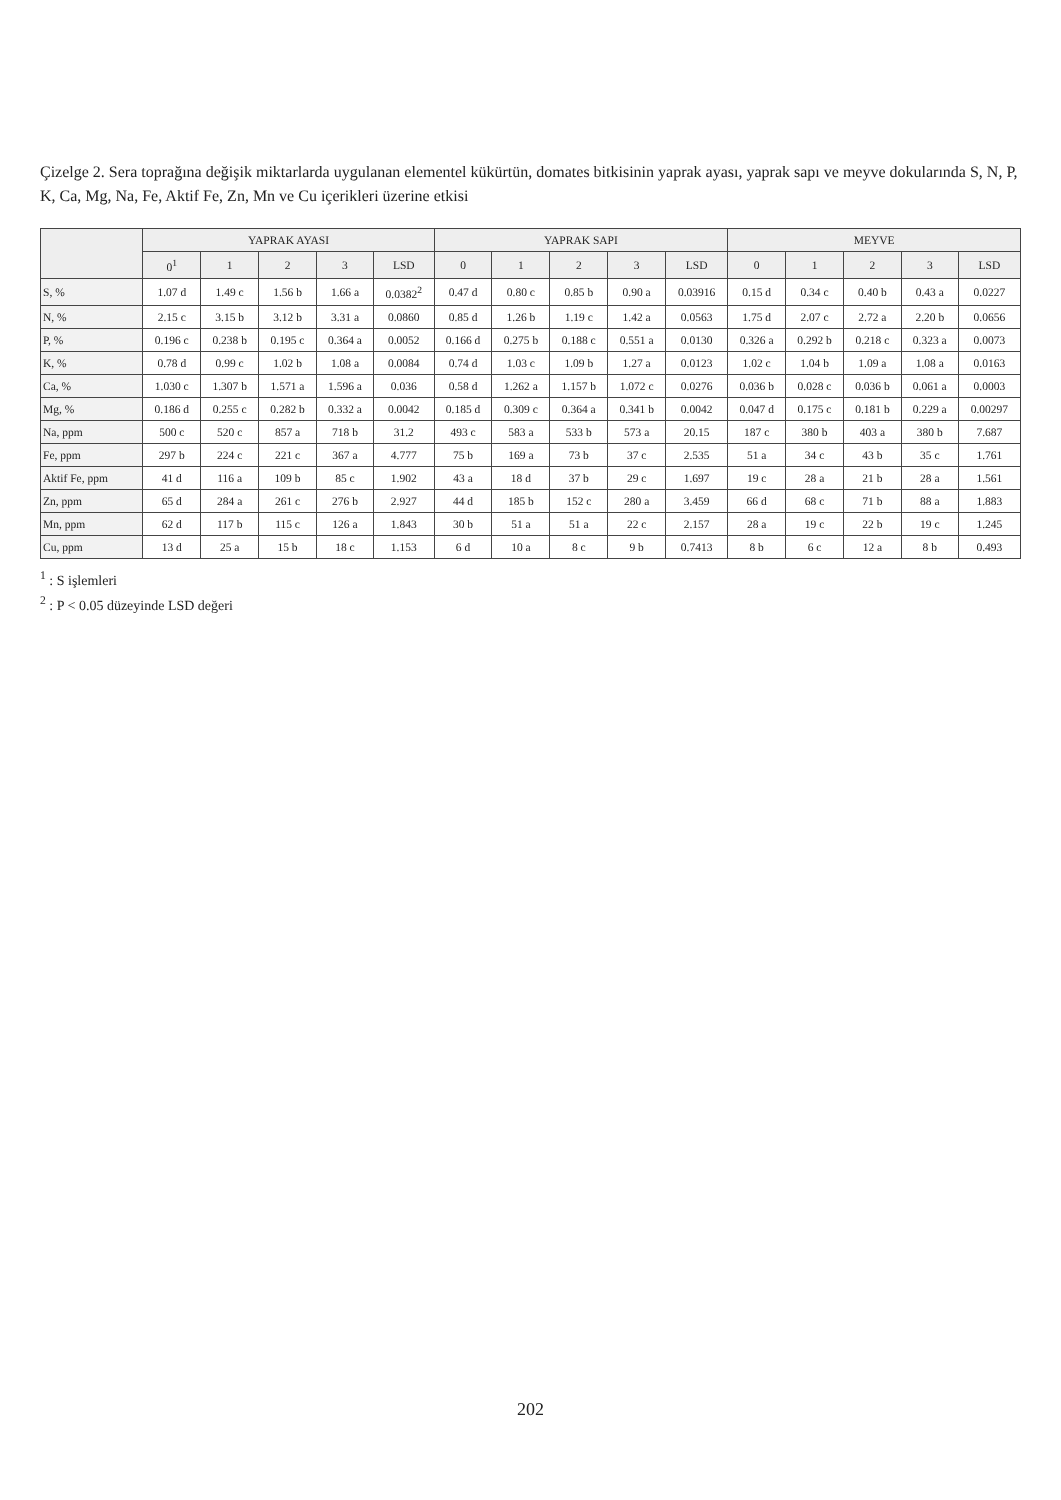Çizelge 2. Sera toprağına değişik miktarlarda uygulanan elementel kükürtün, domates bitkisinin yaprak ayası, yaprak sapı ve meyve dokularında S, N, P, K, Ca, Mg, Na, Fe, Aktif Fe, Zn, Mn ve Cu içerikleri üzerine etkisi
| | YAPRAK AYASI | | | | | YAPRAK SAPI | | | | | MEYVE | | | | |
| --- | --- | --- | --- | --- | --- | --- | --- | --- | --- | --- | --- | --- | --- | --- | --- |
| | 0<sup>1</sup> | 1 | 2 | 3 | LSD | 0 | 1 | 2 | 3 | LSD | 0 | 1 | 2 | 3 | LSD |
| S, % | 1.07 d | 1.49 c | 1.56 b | 1.66 a | 0.0382<sup>2</sup> | 0.47 d | 0.80 c | 0.85 b | 0.90 a | 0.03916 | 0.15 d | 0.34 c | 0.40 b | 0.43 a | 0.0227 |
| N, % | 2.15 c | 3.15 b | 3.12 b | 3.31 a | 0.0860 | 0.85 d | 1.26 b | 1.19 c | 1.42 a | 0.0563 | 1.75 d | 2.07 c | 2.72 a | 2.20 b | 0.0656 |
| P, % | 0.196 c | 0.238 b | 0.195 c | 0.364 a | 0.0052 | 0.166 d | 0.275 b | 0.188 c | 0.551 a | 0.0130 | 0.326 a | 0.292 b | 0.218 c | 0.323 a | 0.0073 |
| K, % | 0.78 d | 0.99 c | 1.02 b | 1.08 a | 0.0084 | 0.74 d | 1.03 c | 1.09 b | 1.27 a | 0.0123 | 1.02 c | 1.04 b | 1.09 a | 1.08 a | 0.0163 |
| Ca, % | 1.030 c | 1.307 b | 1.571 a | 1.596 a | 0.036 | 0.58 d | 1.262 a | 1.157 b | 1.072 c | 0.0276 | 0.036 b | 0.028 c | 0.036 b | 0.061 a | 0.0003 |
| Mg, % | 0.186 d | 0.255 c | 0.282 b | 0.332 a | 0.0042 | 0.185 d | 0.309 c | 0.364 a | 0.341 b | 0.0042 | 0.047 d | 0.175 c | 0.181 b | 0.229 a | 0.00297 |
| Na, ppm | 500 c | 520 c | 857 a | 718 b | 31.2 | 493 c | 583 a | 533 b | 573 a | 20.15 | 187 c | 380 b | 403 a | 380 b | 7.687 |
| Fe, ppm | 297 b | 224 c | 221 c | 367 a | 4.777 | 75 b | 169 a | 73 b | 37 c | 2.535 | 51 a | 34 c | 43 b | 35 c | 1.761 |
| Aktif Fe, ppm | 41 d | 116 a | 109 b | 85 c | 1.902 | 43 a | 18 d | 37 b | 29 c | 1.697 | 19 c | 28 a | 21 b | 28 a | 1.561 |
| Zn, ppm | 65 d | 284 a | 261 c | 276 b | 2.927 | 44 d | 185 b | 152 c | 280 a | 3.459 | 66 d | 68 c | 71 b | 88 a | 1.883 |
| Mn, ppm | 62 d | 117 b | 115 c | 126 a | 1.843 | 30 b | 51 a | 51 a | 22 c | 2.157 | 28 a | 19 c | 22 b | 19 c | 1.245 |
| Cu, ppm | 13 d | 25 a | 15 b | 18 c | 1.153 | 6 d | 10 a | 8 c | 9 b | 0.7413 | 8 b | 6 c | 12 a | 8 b | 0.493 |
<sup>1</sup> : S işlemleri
<sup>2</sup> : P < 0.05 düzeyinde LSD değeri
202